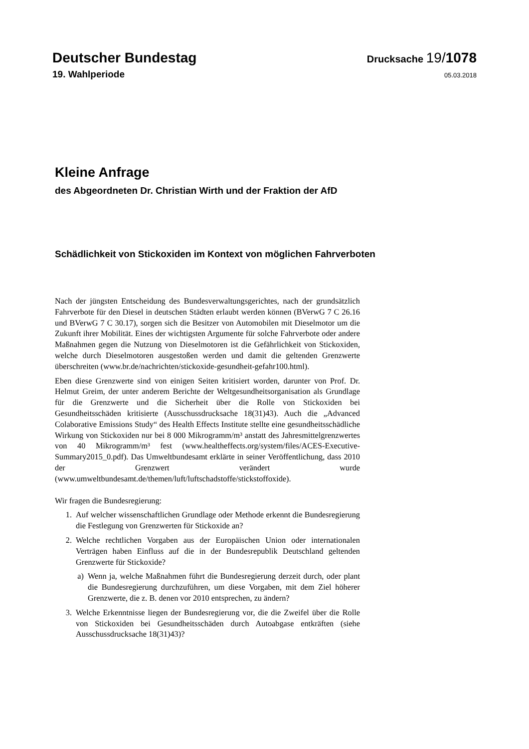Deutscher Bundestag
Drucksache 19/1078
19. Wahlperiode 05.03.2018
Kleine Anfrage
des Abgeordneten Dr. Christian Wirth und der Fraktion der AfD
Schädlichkeit von Stickoxiden im Kontext von möglichen Fahrverboten
Nach der jüngsten Entscheidung des Bundesverwaltungsgerichtes, nach der grundsätzlich Fahrverbote für den Diesel in deutschen Städten erlaubt werden können (BVerwG 7 C 26.16 und BVerwG 7 C 30.17), sorgen sich die Besitzer von Automobilen mit Dieselmotor um die Zukunft ihrer Mobilität. Eines der wichtigsten Argumente für solche Fahrverbote oder andere Maßnahmen gegen die Nutzung von Dieselmotoren ist die Gefährlichkeit von Stickoxiden, welche durch Dieselmotoren ausgestoßen werden und damit die geltenden Grenzwerte überschreiten (www.br.de/nachrichten/stickoxide-gesundheit-gefahr100.html).
Eben diese Grenzwerte sind von einigen Seiten kritisiert worden, darunter von Prof. Dr. Helmut Greim, der unter anderem Berichte der Weltgesundheitsorgani­sation als Grundlage für die Grenzwerte und die Sicherheit über die Rolle von Stickoxiden bei Gesundheitsschäden kritisierte (Ausschussdrucksache 18(31)43). Auch die „Advanced Colaborative Emissions Study“ des Health Effects Institute stellte eine gesundheitsschädliche Wirkung von Stickoxi­den nur bei 8 000 Mikrogramm/m³ anstatt des Jahresmittelgrenzwertes von 40 Mikrogramm/m³ fest (www.healtheffects.org/system/files/ACES-Executive-Summary2015_0.pdf). Das Umweltbundesamt erklärte in seiner Veröffentli­chung, dass 2010 der Grenzwert verändert wurde (www.umweltbundesamt.de/themen/luft/luftschadstoffe/stickstoffoxide).
Wir fragen die Bundesregierung:
1. Auf welcher wissenschaftlichen Grundlage oder Methode erkennt die Bun­desregierung die Festlegung von Grenzwerten für Stickoxide an?
2. Welche rechtlichen Vorgaben aus der Europäischen Union oder internatio­nalen Verträgen haben Einfluss auf die in der Bundesrepublik Deutschland geltenden Grenzwerte für Stickoxide?
a) Wenn ja, welche Maßnahmen führt die Bundesregierung derzeit durch, oder plant die Bundesregierung durchzuführen, um diese Vorgaben, mit dem Ziel höherer Grenzwerte, die z. B. denen vor 2010 entsprechen, zu ändern?
3. Welche Erkenntnisse liegen der Bundesregierung vor, die die Zweifel über die Rolle von Stickoxiden bei Gesundheitsschäden durch Autoabgase ent­kräften (siehe Ausschussdrucksache 18(31)43)?